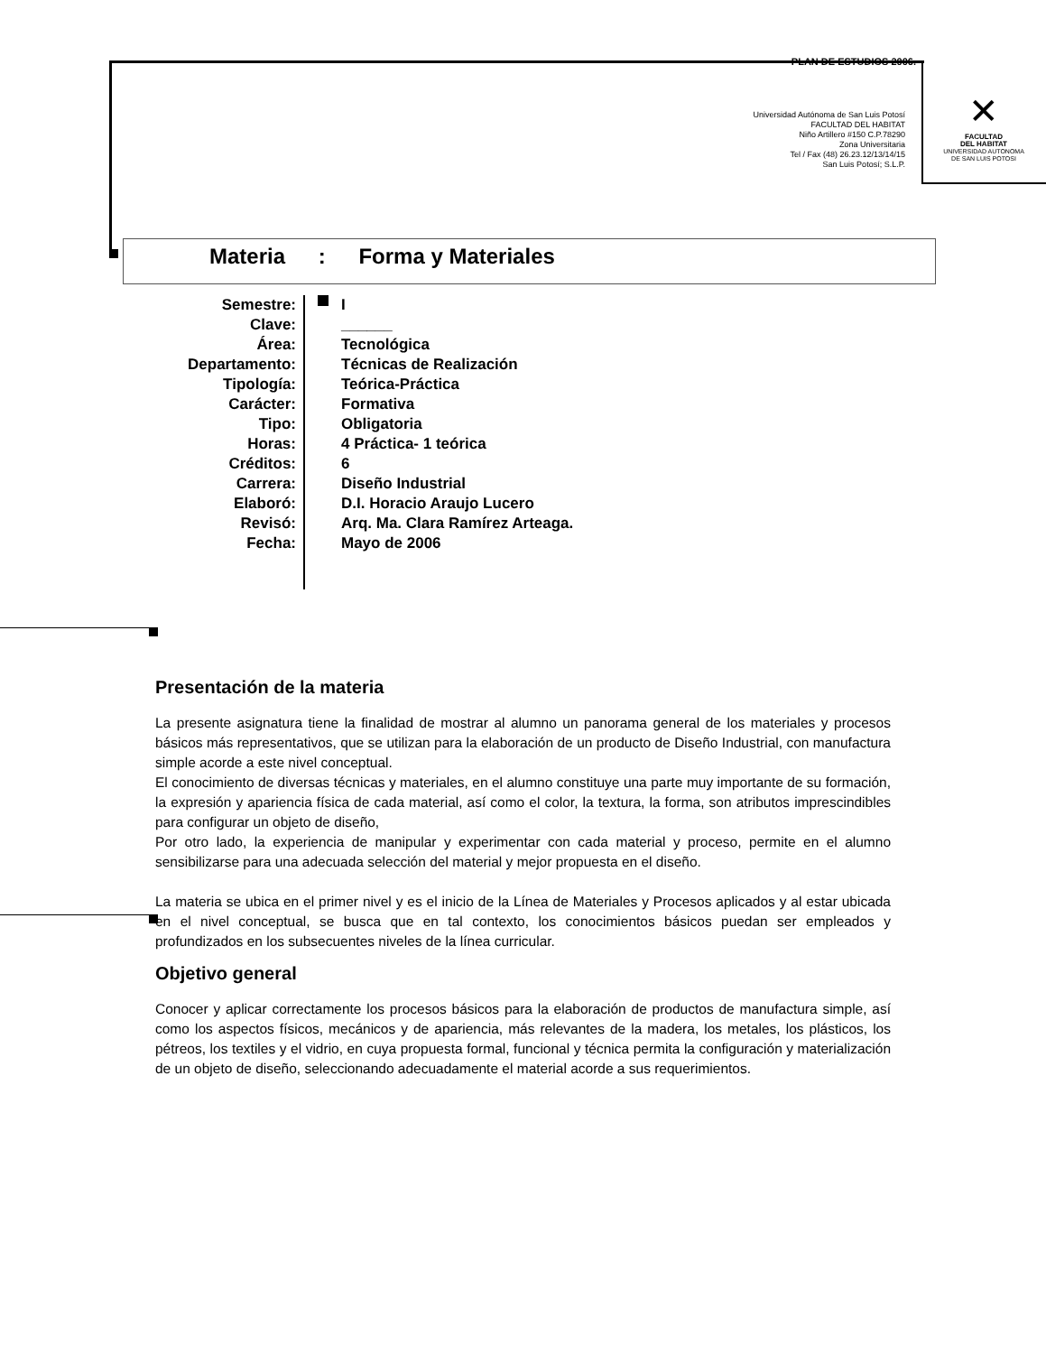PLAN DE ESTUDIOS 2006.
Universidad Autónoma de San Luis Potosí
FACULTAD DEL HABITAT
Niño Artillero #150 C.P.78290
Zona Universitaria
Tel / Fax (48) 26.23.12/13/14/15
San Luis Potosí; S.L.P.
✕
FACULTAD
DEL HABITAT
UNIVERSIDAD AUTONOMA
DE SAN LUIS POTOSI
Materia : Forma y Materiales
| Semestre: | I |
| Clave: | ______ |
| Área: | Tecnológica |
| Departamento: | Técnicas de Realización |
| Tipología: | Teórica-Práctica |
| Carácter: | Formativa |
| Tipo: | Obligatoria |
| Horas: | 4 Práctica- 1 teórica |
| Créditos: | 6 |
| Carrera: | Diseño Industrial |
| Elaboró: | D.I. Horacio Araujo Lucero |
| Revisó: | Arq. Ma. Clara Ramírez Arteaga. |
| Fecha: | Mayo de 2006 |
Presentación de la materia
La presente asignatura tiene la finalidad de mostrar al alumno un panorama general de los materiales y procesos básicos más representativos, que se utilizan para la elaboración de un producto de Diseño Industrial, con manufactura simple acorde a este nivel conceptual.
El conocimiento de diversas técnicas y materiales, en el alumno constituye una parte muy importante de su formación, la expresión y apariencia física de cada material, así como el color, la textura, la forma, son atributos imprescindibles para configurar un objeto de diseño,
Por otro lado, la experiencia de manipular y experimentar con cada material y proceso, permite en el alumno sensibilizarse para una adecuada selección del material y mejor propuesta en el diseño.
La materia se ubica en el primer nivel y es el inicio de la Línea de Materiales y Procesos aplicados y al estar ubicada en el nivel conceptual, se busca que en tal contexto, los conocimientos básicos puedan ser empleados y profundizados en los subsecuentes niveles de la línea curricular.
Objetivo general
Conocer y aplicar correctamente los procesos básicos para la elaboración de productos de manufactura simple, así como los aspectos físicos, mecánicos y de apariencia, más relevantes de la madera, los metales, los plásticos, los pétreos, los textiles y el vidrio, en cuya propuesta formal, funcional y técnica permita la configuración y materialización de un objeto de diseño, seleccionando adecuadamente el material acorde a sus requerimientos.